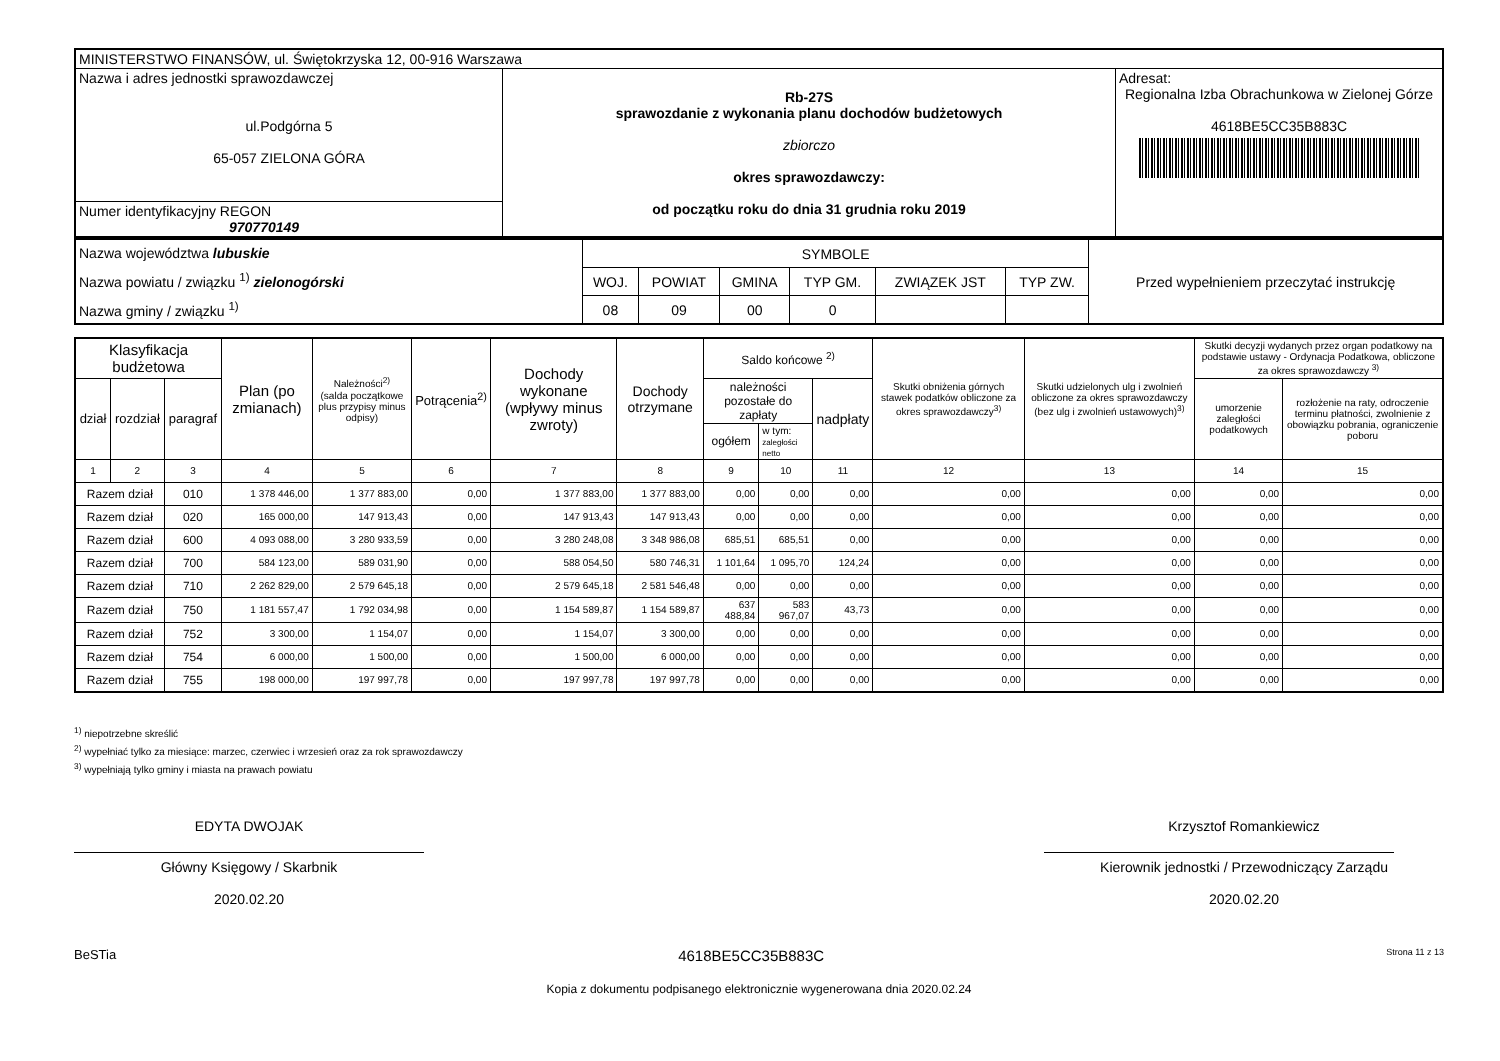| MINISTERSTWO FINANSÓW, ul. Świętokrzyska 12, 00-916 Warszawa | | |
| Nazwa i adres jednostki sprawozdawczej ul.Podgórna 5 65-057 ZIELONA GÓRA | Rb-27S sprawozdanie z wykonania planu dochodów budżetowych zbiorczo okres sprawozdawczy: od początku roku do dnia 31 grudnia roku 2019 | Adresat: Regionalna Izba Obrachunkowa w Zielonej Górze 4618BE5CC35B883C |
| Numer identyfikacyjny REGON 970770149 | | |
| Nazwa województwa lubuskie Nazwa powiatu / związku <sup>1)</sup> zielonogórski Nazwa gminy / związku <sup>1)</sup> | SYMBOLE | | | | | | Przed wypełnieniem przeczytać instrukcję |
| | WOJ. | POWIAT | GMINA | TYP GM. | ZWIĄZEK JST | TYP ZW. | |
| | 08 | 09 | 00 | 0 | | | |
| Klasyfikacja budżetowa | | | Plan (po zmianach) | Należności<sup>2)</sup> (salda początkowe plus przypisy minus odpisy) | Potrącenia<sup>2)</sup> | Dochody wykonane (wpływy minus zwroty) | Dochody otrzymane | Saldo końcowe <sup>2)</sup> | | | Skutki obniżenia górnych stawek podatków obliczone za okres sprawozdawczy<sup>3)</sup> | Skutki udzielonych ulg i zwolnień obliczone za okres sprawozdawczy (bez ulg i zwolnień ustawowych)<sup>3)</sup> | Skutki decyzji wydanych przez organ podatkowy na podstawie ustawy - Ordynacja Podatkowa, obliczone za okres sprawozdawczy <sup>3)</sup> | |
| dział | rozdział | paragraf | | | | | | należności pozostałe do zapłaty | | nadpłaty | | | umorzenie zaległości podatkowych | rozłożenie na raty, odroczenie terminu płatności, zwolnienie z obowiązku pobrania, ograniczenie poboru |
| | | | | | | | | ogółem | w tym: zaległości netto | | | | | |
| 1 | 2 | 3 | 4 | 5 | 6 | 7 | 8 | 9 | 10 | 11 | 12 | 13 | 14 | 15 |
| Razem dział | | 010 | 1 378 446,00 | 1 377 883,00 | 0,00 | 1 377 883,00 | 1 377 883,00 | 0,00 | 0,00 | 0,00 | 0,00 | 0,00 | 0,00 | 0,00 |
| Razem dział | | 020 | 165 000,00 | 147 913,43 | 0,00 | 147 913,43 | 147 913,43 | 0,00 | 0,00 | 0,00 | 0,00 | 0,00 | 0,00 | 0,00 |
| Razem dział | | 600 | 4 093 088,00 | 3 280 933,59 | 0,00 | 3 280 248,08 | 3 348 986,08 | 685,51 | 685,51 | 0,00 | 0,00 | 0,00 | 0,00 | 0,00 |
| Razem dział | | 700 | 584 123,00 | 589 031,90 | 0,00 | 588 054,50 | 580 746,31 | 1 101,64 | 1 095,70 | 124,24 | 0,00 | 0,00 | 0,00 | 0,00 |
| Razem dział | | 710 | 2 262 829,00 | 2 579 645,18 | 0,00 | 2 579 645,18 | 2 581 546,48 | 0,00 | 0,00 | 0,00 | 0,00 | 0,00 | 0,00 | 0,00 |
| Razem dział | | 750 | 1 181 557,47 | 1 792 034,98 | 0,00 | 1 154 589,87 | 1 154 589,87 | 637 488,84 | 583 967,07 | 43,73 | 0,00 | 0,00 | 0,00 | 0,00 |
| Razem dział | | 752 | 3 300,00 | 1 154,07 | 0,00 | 1 154,07 | 3 300,00 | 0,00 | 0,00 | 0,00 | 0,00 | 0,00 | 0,00 | 0,00 |
| Razem dział | | 754 | 6 000,00 | 1 500,00 | 0,00 | 1 500,00 | 6 000,00 | 0,00 | 0,00 | 0,00 | 0,00 | 0,00 | 0,00 | 0,00 |
| Razem dział | | 755 | 198 000,00 | 197 997,78 | 0,00 | 197 997,78 | 197 997,78 | 0,00 | 0,00 | 0,00 | 0,00 | 0,00 | 0,00 | 0,00 |
<sup>1)</sup> niepotrzebne skreślić
<sup>2)</sup> wypełniać tylko za miesiące: marzec, czerwiec i wrzesień oraz za rok sprawozdawczy
<sup>3)</sup> wypełniają tylko gminy i miasta na prawach powiatu
EDYTA DWOJAK
Główny Księgowy / Skarbnik
2020.02.20
Krzysztof Romankiewicz
Kierownik jednostki / Przewodniczący Zarządu
2020.02.20
BeSTia 4618BE5CC35B883C Strona 11 z 13
Kopia z dokumentu podpisanego elektronicznie wygenerowana dnia 2020.02.24